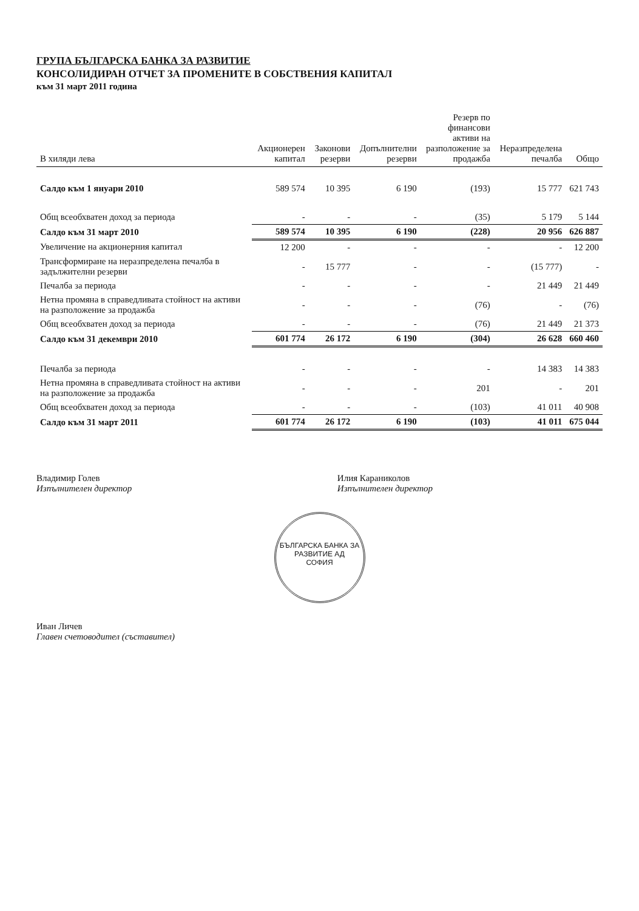ГРУПА БЪЛГАРСКА БАНКА ЗА РАЗВИТИЕ
КОНСОЛИДИРАН ОТЧЕТ ЗА ПРОМЕНИТЕ В СОБСТВЕНИЯ КАПИТАЛ
към 31 март 2011 година
| В хиляди лева | Акционерен капитал | Законови резерви | Допълнителни резерви | Резерв по финансови активи на разположение за продажба | Неразпределена печалба | Общо |
| --- | --- | --- | --- | --- | --- | --- |
| Салдо към 1 януари 2010 | 589 574 | 10 395 | 6 190 | (193) | 15 777 | 621 743 |
| Общ всеобхватен доход за периода | - | - | - | (35) | 5 179 | 5 144 |
| Салдо към 31 март 2010 | 589 574 | 10 395 | 6 190 | (228) | 20 956 | 626 887 |
| Увеличение на акционерния капитал | 12 200 | - | - | - | - | 12 200 |
| Трансформиране на неразпределена печалба в задължителни резерви | - | 15 777 | - | - | (15 777) | - |
| Печалба за периода | - | - | - | - | 21 449 | 21 449 |
| Нетна промяна в справедливата стойност на активи на разположение за продажба | - | - | - | (76) | - | (76) |
| Общ всеобхватен доход за периода | - | - | - | (76) | 21 449 | 21 373 |
| Салдо към 31 декември 2010 | 601 774 | 26 172 | 6 190 | (304) | 26 628 | 660 460 |
| Печалба за периода | - | - | - | - | 14 383 | 14 383 |
| Нетна промяна в справедливата стойност на активи на разположение за продажба | - | - | - | 201 | - | 201 |
| Общ всеобхватен доход за периода | - | - | - | (103) | 41 011 | 40 908 |
| Салдо към 31 март 2011 | 601 774 | 26 172 | 6 190 | (103) | 41 011 | 675 044 |
Владимир Голев
Изпълнителен директор
Илия Караниколов
Изпълнителен директор
БЪЛГАРСКА БАНКА ЗА РАЗВИТИЕ АД
СОФИЯ
Иван Личев
Главен счетоводител (съставител)